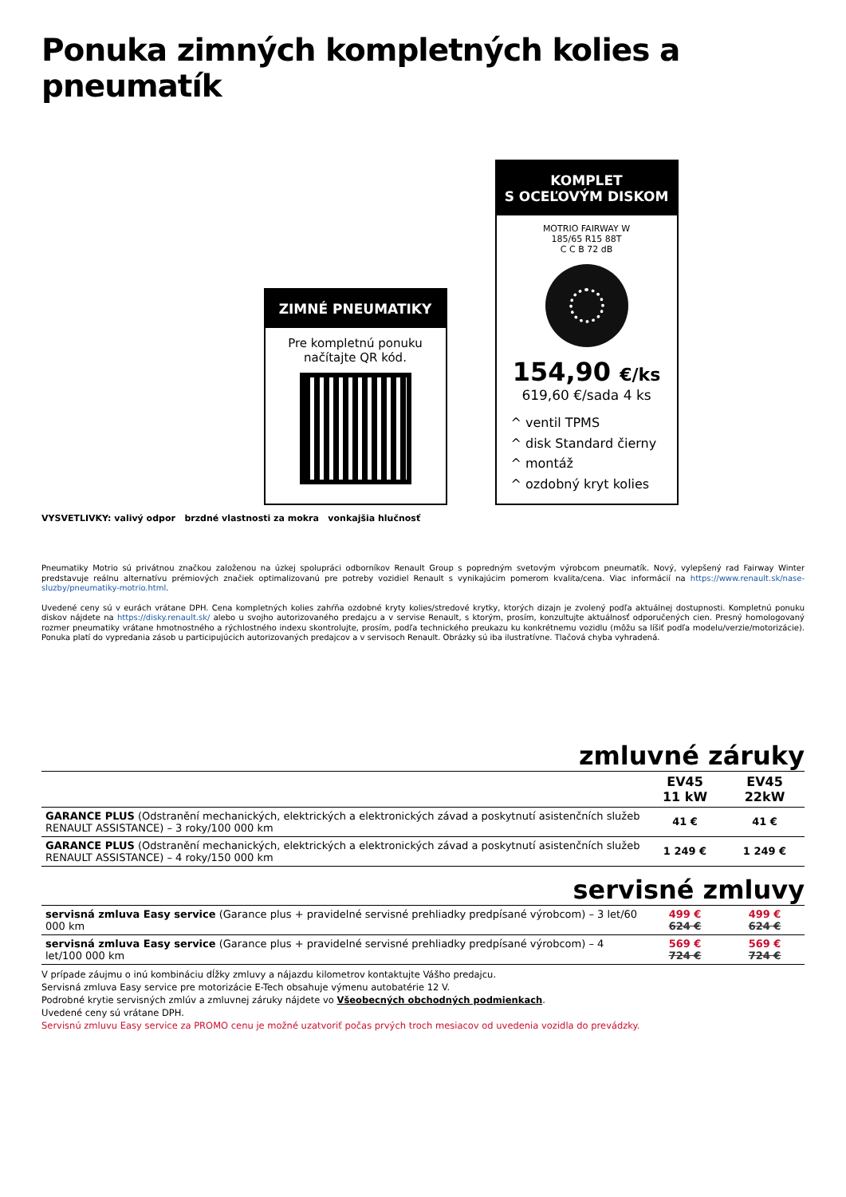Ponuka zimných kompletných kolies a pneumatík
ZIMNÉ PNEUMATIKY
Pre kompletnú ponuku načítajte QR kód.
KOMPLET
S OCEĽOVÝM DISKOM
MOTRIO FAIRWAY W
185/65 R15 88T
C C B 72 dB
154,90 €/ks
619,60 €/sada 4 ks
^ ventil TPMS
^ disk Standard čierny
^ montáž
^ ozdobný kryt kolies
VYSVETLIVKY: valivý odpor brzdné vlastnosti za mokra vonkajšia hlučnosť
Pneumatiky Motrio sú privátnou značkou založenou na úzkej spolupráci odborníkov Renault Group s popredným svetovým výrobcom pneumatík. Nový, vylepšený rad Fairway Winter predstavuje reálnu alternatívu prémiových značiek optimalizovanú pre potreby vozidiel Renault s vynikajúcim pomerom kvalita/cena. Viac informácií na https://www.renault.sk/nase-sluzby/pneumatiky-motrio.html.
Uvedené ceny sú v eurách vrátane DPH. Cena kompletných kolies zahŕňa ozdobné kryty kolies/stredové krytky, ktorých dizajn je zvolený podľa aktuálnej dostupnosti. Kompletnú ponuku diskov nájdete na https://disky.renault.sk/ alebo u svojho autorizovaného predajcu a v servise Renault, s ktorým, prosím, konzultujte aktuálnosť odporučených cien. Presný homologovaný rozmer pneumatiky vrátane hmotnostného a rýchlostného indexu skontrolujte, prosím, podľa technického preukazu ku konkrétnemu vozidlu (môžu sa líšiť podľa modelu/verzie/motorizácie). Ponuka platí do vypredania zásob u participujúcich autorizovaných predajcov a v servisoch Renault. Obrázky sú iba ilustratívne. Tlačová chyba vyhradená.
zmluvné záruky
| | EV45 11 kW | EV45 22kW |
| --- | --- | --- |
| GARANCE PLUS (Odstranění mechanických, elektrických a elektronických závad a poskytnutí asistenčních služeb RENAULT ASSISTANCE) – 3 roky/100 000 km | 41 € | 41 € |
| GARANCE PLUS (Odstranění mechanických, elektrických a elektronických závad a poskytnutí asistenčních služeb RENAULT ASSISTANCE) – 4 roky/150 000 km | 1 249 € | 1 249 € |
servisné zmluvy
| servisná zmluva Easy service (Garance plus + pravidelné servisné prehliadky predpísané výrobcom) – 3 let/60 000 km | 499 € 624 € | 499 € 624 € |
| servisná zmluva Easy service (Garance plus + pravidelné servisné prehliadky predpísané výrobcom) – 4 let/100 000 km | 569 € 724 € | 569 € 724 € |
V prípade záujmu o inú kombináciu dĺžky zmluvy a nájazdu kilometrov kontaktujte Vášho predajcu.
Servisná zmluva Easy service pre motorizácie E-Tech obsahuje výmenu autobatérie 12 V.
Podrobné krytie servisných zmlúv a zmluvnej záruky nájdete vo Všeobecných obchodných podmienkach.
Uvedené ceny sú vrátane DPH.
Servisnú zmluvu Easy service za PROMO cenu je možné uzatvoriť počas prvých troch mesiacov od uvedenia vozidla do prevádzky.